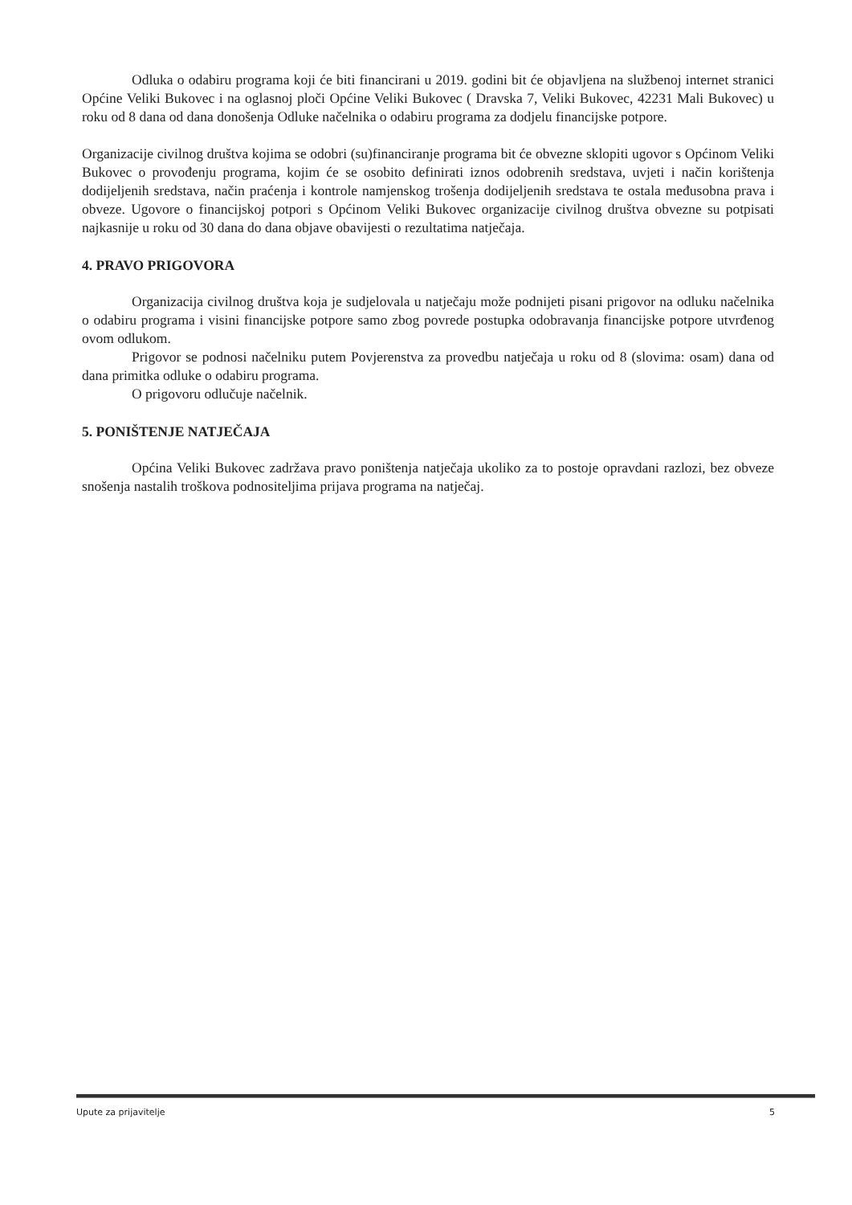Odluka o odabiru programa koji će biti financirani u 2019. godini bit će objavljena na službenoj internet stranici Općine Veliki Bukovec i na oglasnoj ploči Općine Veliki Bukovec ( Dravska 7, Veliki Bukovec, 42231 Mali Bukovec) u roku od 8 dana od dana donošenja Odluke načelnika o odabiru programa za dodjelu financijske potpore.
Organizacije civilnog društva kojima se odobri (su)financiranje programa bit će obvezne sklopiti ugovor s Općinom Veliki Bukovec o provođenju programa, kojim će se osobito definirati iznos odobrenih sredstava, uvjeti i način korištenja dodijeljenih sredstava, način praćenja i kontrole namjenskog trošenja dodijeljenih sredstava te ostala međusobna prava i obveze. Ugovore o financijskoj potpori s Općinom Veliki Bukovec organizacije civilnog društva obvezne su potpisati najkasnije u roku od 30 dana do dana objave obavijesti o rezultatima natječaja.
4. PRAVO PRIGOVORA
Organizacija civilnog društva koja je sudjelovala u natječaju može podnijeti pisani prigovor na odluku načelnika o odabiru programa i visini financijske potpore samo zbog povrede postupka odobravanja financijske potpore utvrđenog ovom odlukom.
Prigovor se podnosi načelniku putem Povjerenstva za provedbu natječaja u roku od 8 (slovima: osam) dana od dana primitka odluke o odabiru programa.
O prigovoru odlučuje načelnik.
5. PONIŠTENJE NATJEČAJA
Općina Veliki Bukovec zadržava pravo poništenja natječaja ukoliko za to postoje opravdani razlozi, bez obveze snošenja nastalih troškova podnositeljima prijava programa na natječaj.
Upute za prijavitelje 5